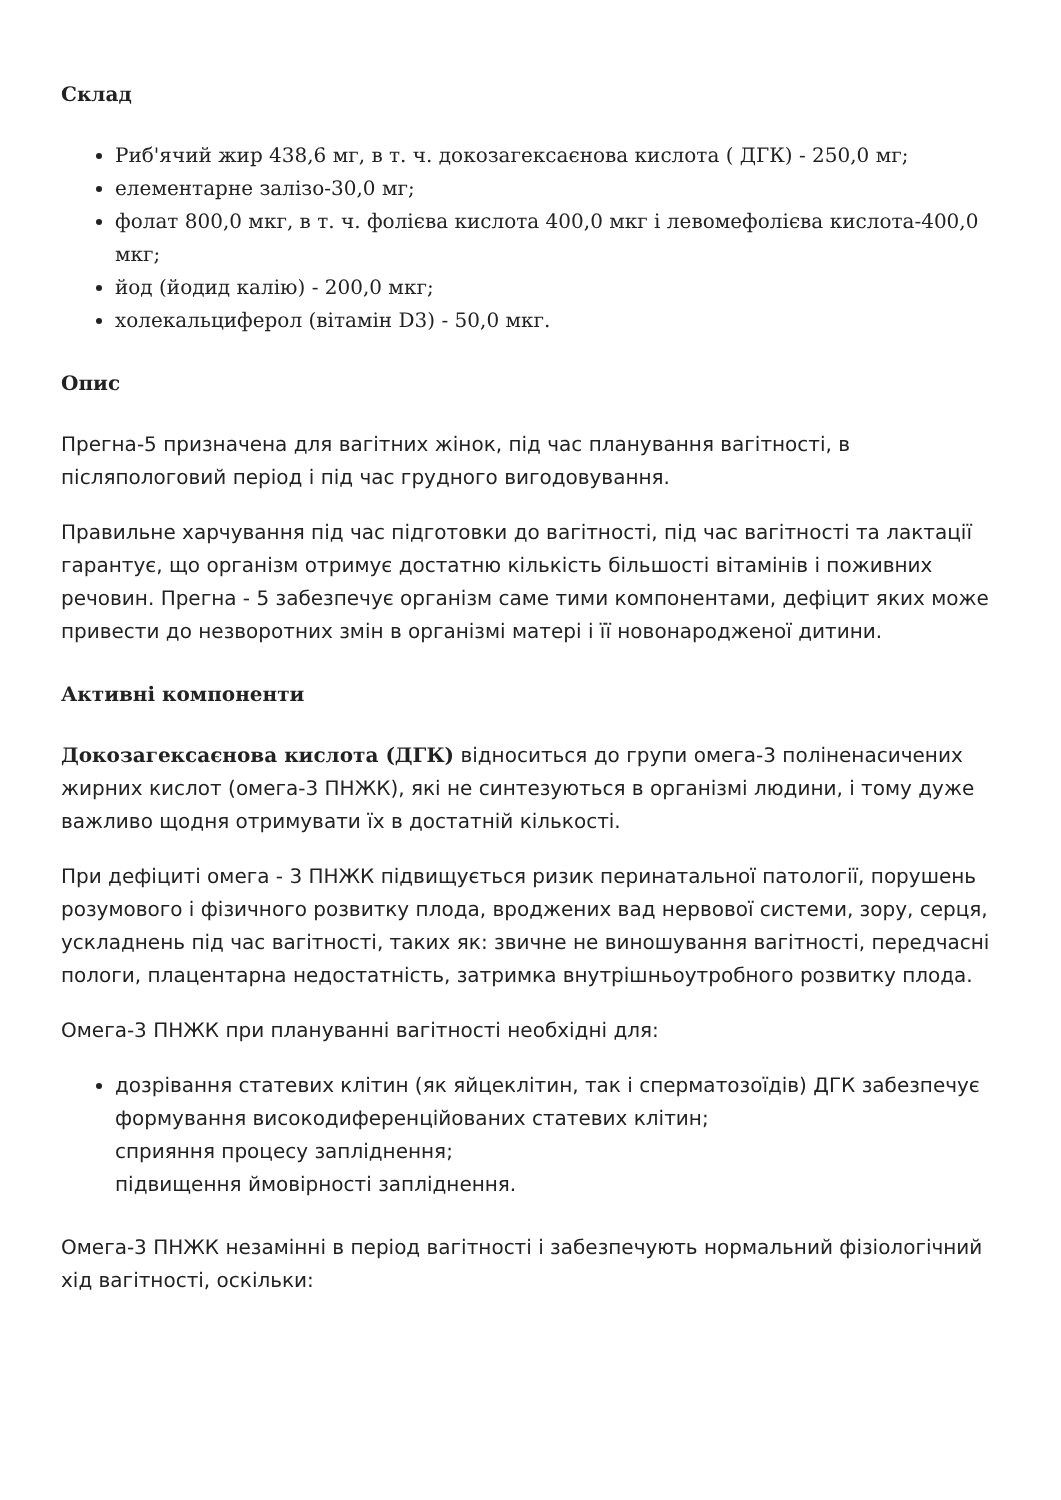Склад
Риб'ячий жир 438,6 мг, в т. ч. докозагексаєнова кислота ( ДГК) - 250,0 мг;
елементарне залізо-30,0 мг;
фолат 800,0 мкг, в т. ч. фолієва кислота 400,0 мкг і левомефолієва кислота-400,0 мкг;
йод (йодид калію) - 200,0 мкг;
холекальциферол (вітамін D3) - 50,0 мкг.
Опис
Прегна-5 призначена для вагітних жінок, під час планування вагітності, в післяпологовий період і під час грудного вигодовування.
Правильне харчування під час підготовки до вагітності, під час вагітності та лактації гарантує, що організм отримує достатню кількість більшості вітамінів і поживних речовин. Прегна - 5 забезпечує організм саме тими компонентами, дефіцит яких може привести до незворотних змін в організмі матері і її новонародженої дитини.
Активні компоненти
Докозагексаєнова кислота (ДГК) відноситься до групи омега-3 поліненасичених жирних кислот (омега-3 ПНЖК), які не синтезуються в організмі людини, і тому дуже важливо щодня отримувати їх в достатній кількості.
При дефіциті омега - 3 ПНЖК підвищується ризик перинатальної патології, порушень розумового і фізичного розвитку плода, вроджених вад нервової системи, зору, серця, ускладнень під час вагітності, таких як: звичне не виношування вагітності, передчасні пологи, плацентарна недостатність, затримка внутрішньоутробного розвитку плода.
Омега-3 ПНЖК при плануванні вагітності необхідні для:
дозрівання статевих клітин (як яйцеклітин, так і сперматозоїдів) ДГК забезпечує формування високодиференційованих статевих клітин;
сприяння процесу запліднення;
підвищення ймовірності запліднення.
Омега-3 ПНЖК незамінні в період вагітності і забезпечують нормальний фізіологічний хід вагітності, оскільки: